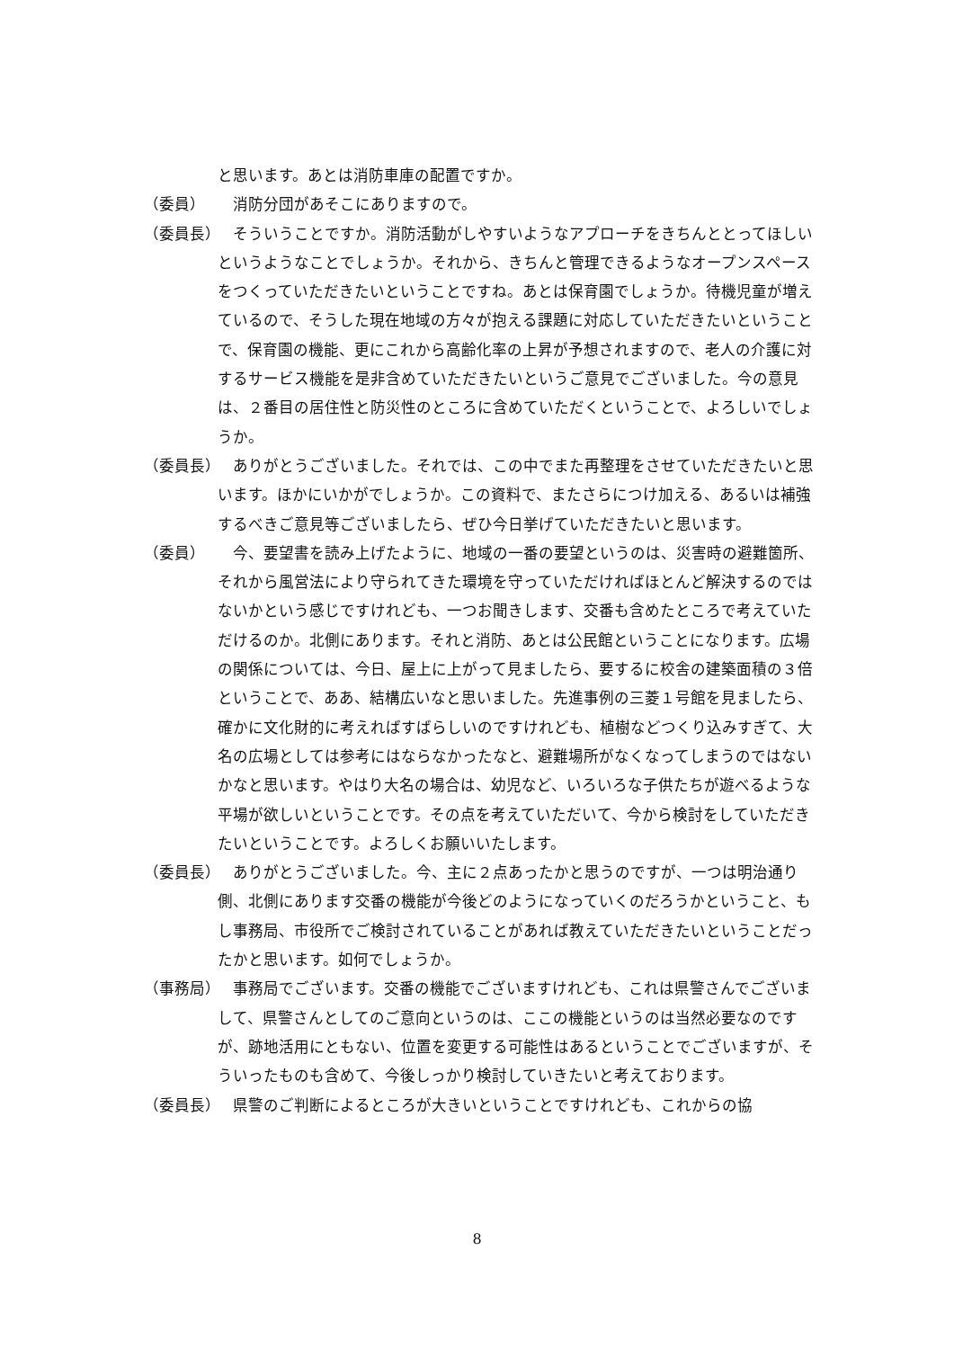と思います。あとは消防車庫の配置ですか。
（委員） 消防分団があそこにありますので。
（委員長） そういうことですか。消防活動がしやすいようなアプローチをきちんととってほしいというようなことでしょうか。それから、きちんと管理できるようなオープンスペースをつくっていただきたいということですね。あとは保育園でしょうか。待機児童が増えているので、そうした現在地域の方々が抱える課題に対応していただきたいということで、保育園の機能、更にこれから高齢化率の上昇が予想されますので、老人の介護に対するサービス機能を是非含めていただきたいというご意見でございました。今の意見は、２番目の居住性と防災性のところに含めていただくということで、よろしいでしょうか。
（委員長） ありがとうございました。それでは、この中でまた再整理をさせていただきたいと思います。ほかにいかがでしょうか。この資料で、またさらにつけ加える、あるいは補強するべきご意見等ございましたら、ぜひ今日挙げていただきたいと思います。
（委員） 今、要望書を読み上げたように、地域の一番の要望というのは、災害時の避難箇所、それから風営法により守られてきた環境を守っていただければほとんど解決するのではないかという感じですけれども、一つお聞きします、交番も含めたところで考えていただけるのか。北側にあります。それと消防、あとは公民館ということになります。広場の関係については、今日、屋上に上がって見ましたら、要するに校舎の建築面積の３倍ということで、ああ、結構広いなと思いました。先進事例の三菱１号館を見ましたら、確かに文化財的に考えればすばらしいのですけれども、植樹などつくり込みすぎて、大名の広場としては参考にはならなかったなと、避難場所がなくなってしまうのではないかなと思います。やはり大名の場合は、幼児など、いろいろな子供たちが遊べるような平場が欲しいということです。その点を考えていただいて、今から検討をしていただきたいということです。よろしくお願いいたします。
（委員長） ありがとうございました。今、主に２点あったかと思うのですが、一つは明治通り側、北側にあります交番の機能が今後どのようになっていくのだろうかということ、もし事務局、市役所でご検討されていることがあれば教えていただきたいということだったかと思います。如何でしょうか。
（事務局） 事務局でございます。交番の機能でございますけれども、これは県警さんでございまして、県警さんとしてのご意向というのは、ここの機能というのは当然必要なのですが、跡地活用にともない、位置を変更する可能性はあるということでございますが、そういったものも含めて、今後しっかり検討していきたいと考えております。
（委員長） 県警のご判断によるところが大きいということですけれども、これからの協
8